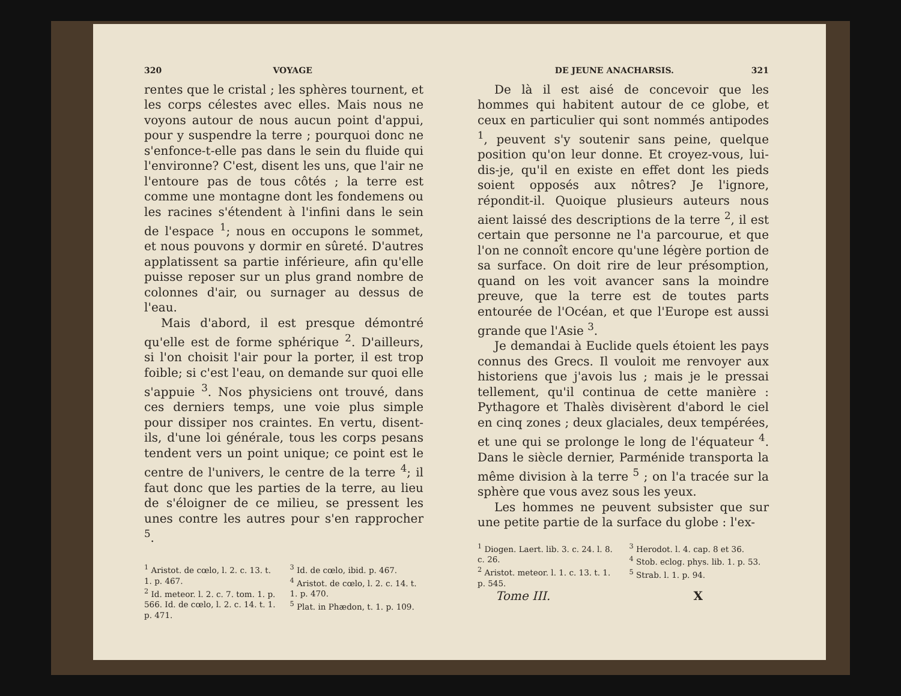320 VOYAGE
rentes que le cristal ; les sphères tournent, et les corps célestes avec elles. Mais nous ne voyons autour de nous aucun point d'appui, pour y suspendre la terre ; pourquoi donc ne s'enfonce-t-elle pas dans le sein du fluide qui l'environne? C'est, disent les uns, que l'air ne l'entoure pas de tous côtés ; la terre est comme une montagne dont les fondemens ou les racines s'étendent à l'infini dans le sein de l'espace <sup>1</sup>; nous en occupons le sommet, et nous pouvons y dormir en sûreté. D'autres applatissent sa partie inférieure, afin qu'elle puisse reposer sur un plus grand nombre de colonnes d'air, ou surnager au dessus de l'eau.
Mais d'abord, il est presque démontré qu'elle est de forme sphérique <sup>2</sup>. D'ailleurs, si l'on choisit l'air pour la porter, il est trop foible; si c'est l'eau, on demande sur quoi elle s'appuie <sup>3</sup>. Nos physiciens ont trouvé, dans ces derniers temps, une voie plus simple pour dissiper nos craintes. En vertu, disent-ils, d'une loi générale, tous les corps pesans tendent vers un point unique; ce point est le centre de l'univers, le centre de la terre <sup>4</sup>; il faut donc que les parties de la terre, au lieu de s'éloigner de ce milieu, se pressent les unes contre les autres pour s'en rapprocher <sup>5</sup>.
<sup>1</sup> Aristot. de cœlo, l. 2. c. 13. t. 1. p. 467.
<sup>2</sup> Id. meteor. l. 2. c. 7. tom. 1. p. 566. Id. de cœlo, l. 2. c. 14. t. 1. p. 471.
<sup>3</sup> Id. de cœlo, ibid. p. 467.
<sup>4</sup> Aristot. de cœlo, l. 2. c. 14. t. 1. p. 470.
<sup>5</sup> Plat. in Phædon, t. 1. p. 109.
DE JEUNE ANACHARSIS. 321
De là il est aisé de concevoir que les hommes qui habitent autour de ce globe, et ceux en particulier qui sont nommés antipodes <sup>1</sup>, peuvent s'y soutenir sans peine, quelque position qu'on leur donne. Et croyez-vous, lui-dis-je, qu'il en existe en effet dont les pieds soient opposés aux nôtres? Je l'ignore, répondit-il. Quoique plusieurs auteurs nous aient laissé des descriptions de la terre <sup>2</sup>, il est certain que personne ne l'a parcourue, et que l'on ne connoît encore qu'une légère portion de sa surface. On doit rire de leur présomption, quand on les voit avancer sans la moindre preuve, que la terre est de toutes parts entourée de l'Océan, et que l'Europe est aussi grande que l'Asie <sup>3</sup>.
Je demandai à Euclide quels étoient les pays connus des Grecs. Il vouloit me renvoyer aux historiens que j'avois lus ; mais je le pressai tellement, qu'il continua de cette manière : Pythagore et Thalès divisèrent d'abord le ciel en cinq zones ; deux glaciales, deux tempérées, et une qui se prolonge le long de l'équateur <sup>4</sup>. Dans le siècle dernier, Parménide transporta la même division à la terre <sup>5</sup> ; on l'a tracée sur la sphère que vous avez sous les yeux.
Les hommes ne peuvent subsister que sur une petite partie de la surface du globe : l'ex-
<sup>1</sup> Diogen. Laert. lib. 3. c. 24. l. 8. c. 26.
<sup>2</sup> Aristot. meteor. l. 1. c. 13. t. 1. p. 545.
<sup>3</sup> Herodot. l. 4. cap. 8 et 36.
<sup>4</sup> Stob. eclog. phys. lib. 1. p. 53.
<sup>5</sup> Strab. l. 1. p. 94.
Tome III. X